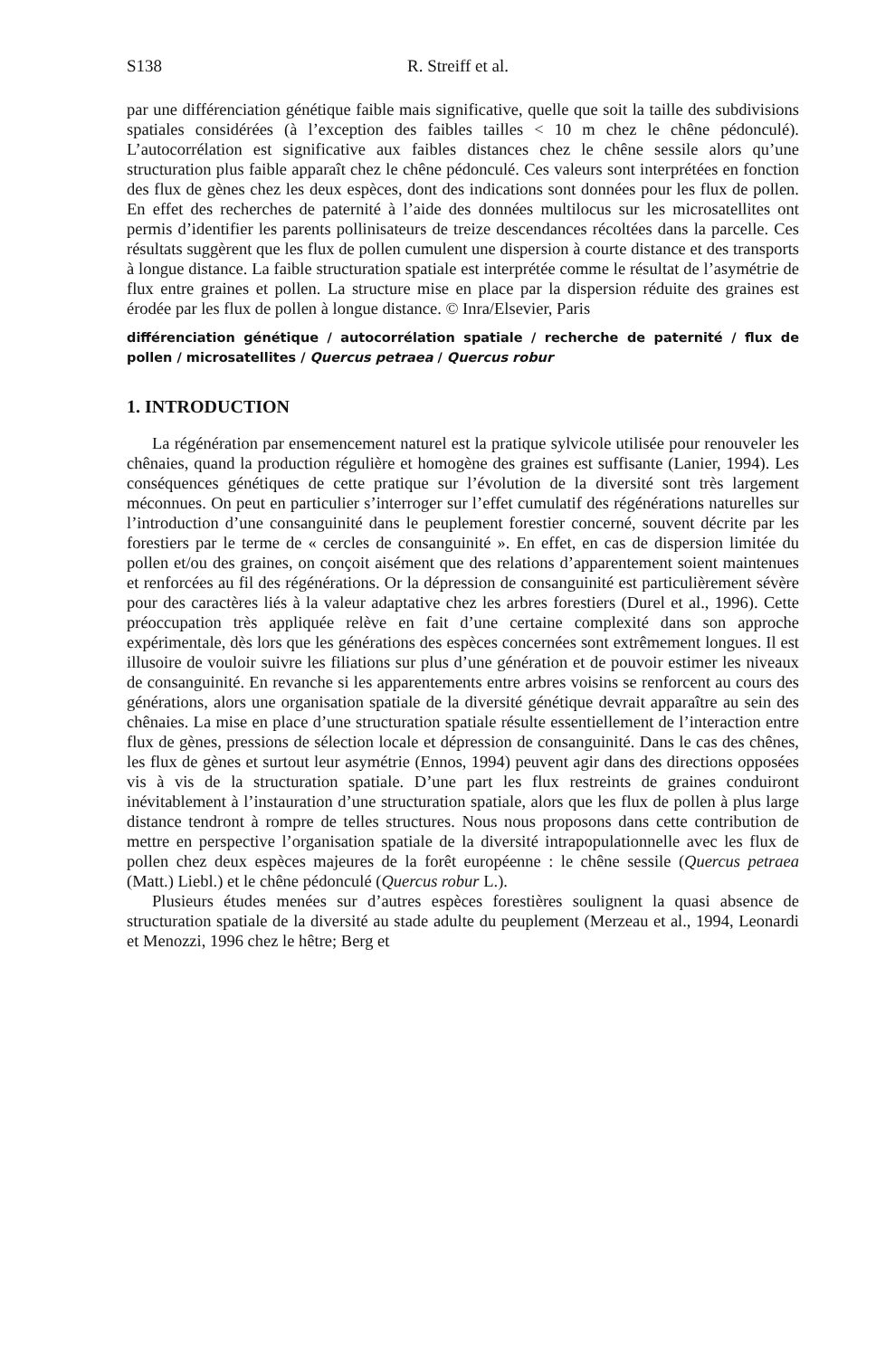S138 R. Streiff et al.
par une différenciation génétique faible mais significative, quelle que soit la taille des subdivisions spatiales considérées (à l’exception des faibles tailles < 10 m chez le chêne pédonculé). L’autocorrélation est significative aux faibles distances chez le chêne sessile alors qu’une structuration plus faible apparaît chez le chêne pédonculé. Ces valeurs sont interprétées en fonction des flux de gènes chez les deux espèces, dont des indications sont données pour les flux de pollen. En effet des recherches de paternité à l’aide des données multilocus sur les microsatellites ont permis d’identifier les parents pollinisateurs de treize descendances récoltées dans la parcelle. Ces résultats suggèrent que les flux de pollen cumulent une dispersion à courte distance et des transports à longue distance. La faible structuration spatiale est interprétée comme le résultat de l’asymétrie de flux entre graines et pollen. La structure mise en place par la dispersion réduite des graines est érodée par les flux de pollen à longue distance. © Inra/Elsevier, Paris
différenciation génétique / autocorrélation spatiale / recherche de paternité / flux de pollen / microsatellites / Quercus petraea / Quercus robur
1. INTRODUCTION
La régénération par ensemencement naturel est la pratique sylvicole utilisée pour renouveler les chênaies, quand la production régulière et homogène des graines est suffisante (Lanier, 1994). Les conséquences génétiques de cette pratique sur l’évolution de la diversité sont très largement méconnues. On peut en particulier s’interroger sur l’effet cumulatif des régénérations naturelles sur l’introduction d’une consanguinité dans le peuplement forestier concerné, souvent décrite par les forestiers par le terme de « cercles de consanguinité ». En effet, en cas de dispersion limitée du pollen et/ou des graines, on conçoit aisément que des relations d’apparentement soient maintenues et renforcées au fil des régénérations. Or la dépression de consanguinité est particulièrement sévère pour des caractères liés à la valeur adaptative chez les arbres forestiers (Durel et al., 1996). Cette préoccupation très appliquée relève en fait d’une certaine complexité dans son approche expérimentale, dès lors que les générations des espèces concernées sont extrêmement longues. Il est illusoire de vouloir suivre les filiations sur plus d’une génération et de pouvoir estimer les niveaux de consanguinité. En revanche si les apparentements entre arbres voisins se renforcent au cours des générations, alors une organisation spatiale de la diversité génétique devrait apparaître au sein des chênaies. La mise en place d’une structuration spatiale résulte essentiellement de l’interaction entre flux de gènes, pressions de sélection locale et dépression de consanguinité. Dans le cas des chênes, les flux de gènes et surtout leur asymétrie (Ennos, 1994) peuvent agir dans des directions opposées vis à vis de la structuration spatiale. D’une part les flux restreints de graines conduiront inévitablement à l’instauration d’une structuration spatiale, alors que les flux de pollen à plus large distance tendront à rompre de telles structures. Nous nous proposons dans cette contribution de mettre en perspective l’organisation spatiale de la diversité intrapopulationnelle avec les flux de pollen chez deux espèces majeures de la forêt européenne : le chêne sessile (Quercus petraea (Matt.) Liebl.) et le chêne pédonculé (Quercus robur L.).
Plusieurs études menées sur d’autres espèces forestières soulignent la quasi absence de structuration spatiale de la diversité au stade adulte du peuplement (Merzeau et al., 1994, Leonardi et Menozzi, 1996 chez le hêtre; Berg et